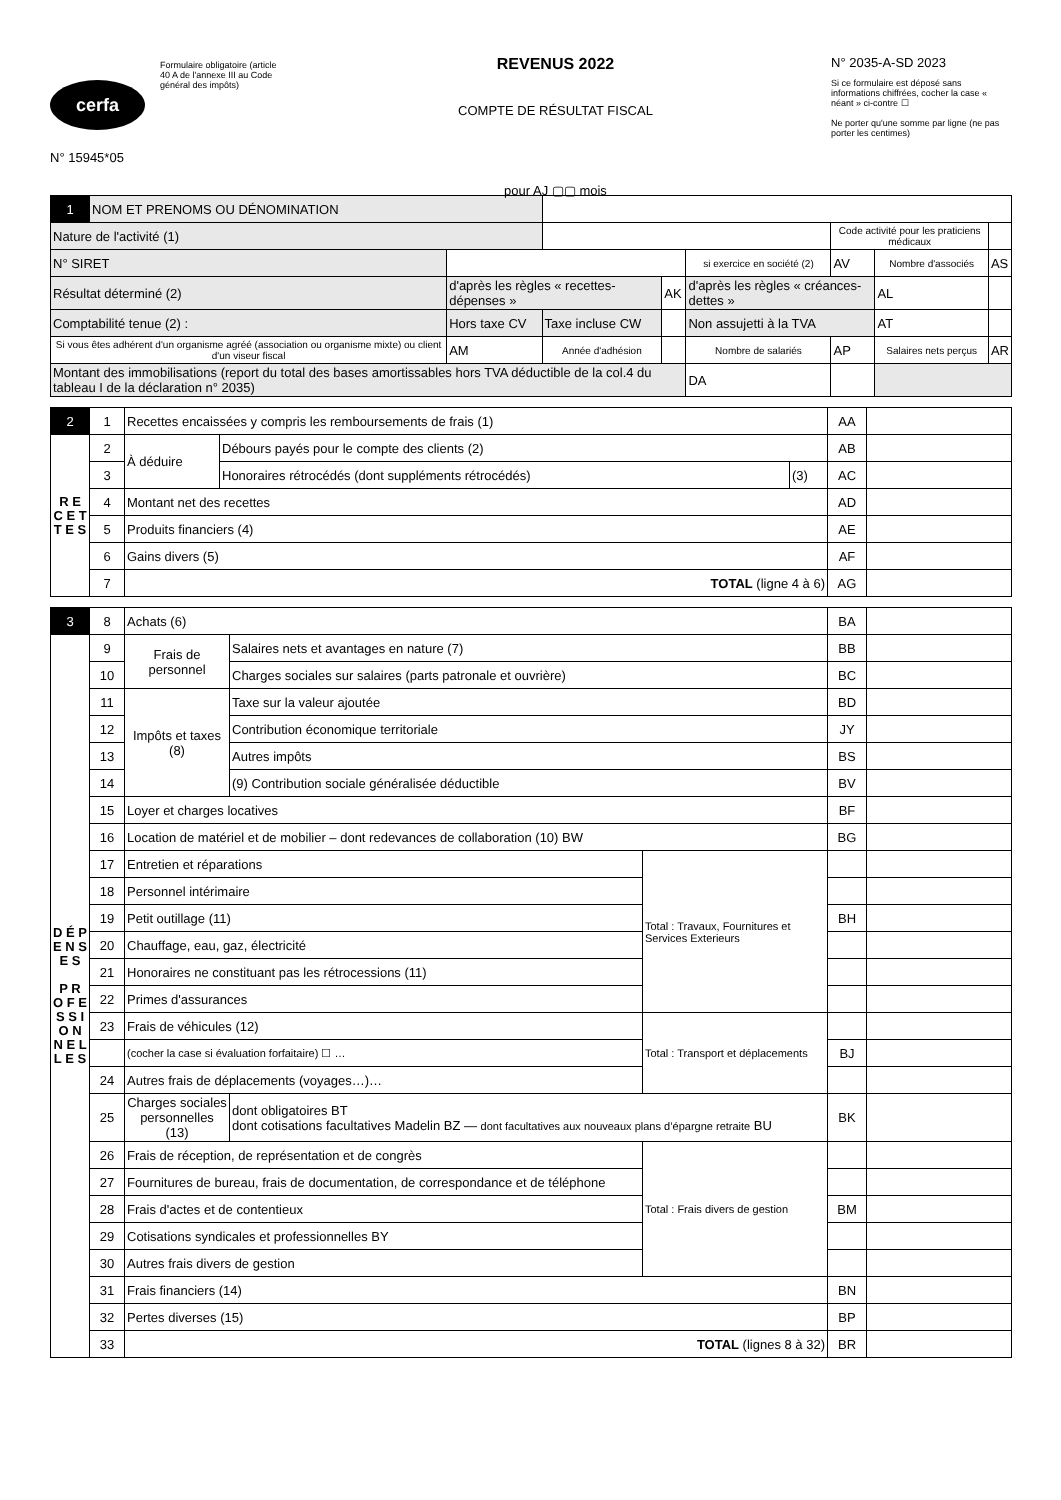cerfa
N° 15945*05
Formulaire obligatoire (article 40 A de l'annexe III au Code général des impôts)
REVENUS 2022
COMPTE DE RÉSULTAT FISCAL
pour AJ ▢▢ mois
N° 2035-A-SD 2023
Si ce formulaire est déposé sans informations chiffrées, cocher la case « néant » ci-contre ☐
Ne porter qu'une somme par ligne (ne pas porter les centimes)
| 1 | NOM ET PRENOMS OU DÉNOMINATION | | | | | | | |
| Nature de l'activité (1) | | | | | | Code activité pour les praticiens médicaux | | |
| N° SIRET | | | | | si exercice en société (2) | AV | Nombre d'associés | AS |
| Résultat déterminé (2) | | d'après les règles « recettes-dépenses » | | AK | d'après les règles « créances-dettes » | | AL | |
| Comptabilité tenue (2) : | | Hors taxe CV | Taxe incluse CW | | Non assujetti à la TVA | | AT | |
| Si vous êtes adhérent d'un organisme agréé (association ou organisme mixte) ou client d'un viseur fiscal | | AM | Année d'adhésion | | Nombre de salariés | AP | Salaires nets perçus | AR |
| Montant des immobilisations (report du total des bases amortissables hors TVA déductible de la col.4 du tableau I de la déclaration n° 2035) | | | | | DA | | | |
| 2 | 1 | Recettes encaissées y compris les remboursements de frais (1) | | | AA | |
| R E C E T T E S | 2 | À déduire | Débours payés pour le compte des clients (2) | | AB | |
| | 3 | | Honoraires rétrocédés (dont suppléments rétrocédés) | (3) | AC | |
| | 4 | Montant net des recettes | | | AD | |
| | 5 | Produits financiers (4) | | | AE | |
| | 6 | Gains divers (5) | | | AF | |
| | 7 | TOTAL (ligne 4 à 6) | | | AG | |
| 3 | 8 | Achats (6) | | | BA | |
| D É P E N S E S P R O F E S S I O N N E L L E S | 9 | Frais de personnel | Salaires nets et avantages en nature (7) | | BB | |
| | 10 | | Charges sociales sur salaires (parts patronale et ouvrière) | | BC | |
| | 11 | Impôts et taxes (8) | Taxe sur la valeur ajoutée | | BD | |
| | 12 | | Contribution économique territoriale | | JY | |
| | 13 | | Autres impôts | | BS | |
| | 14 | | (9) Contribution sociale généralisée déductible | | BV | |
| | 15 | Loyer et charges locatives | | | BF | |
| | 16 | Location de matériel et de mobilier – dont redevances de collaboration (10) BW | | | BG | |
| | 17 | Entretien et réparations | | Total : Travaux, Fournitures et Services Exterieurs | | |
| | 18 | Personnel intérimaire | | | | |
| | 19 | Petit outillage (11) | | | BH | |
| | 20 | Chauffage, eau, gaz, électricité | | | | |
| | 21 | Honoraires ne constituant pas les rétrocessions (11) | | | | |
| | 22 | Primes d'assurances | | | | |
| | 23 | Frais de véhicules (12) | | Total : Transport et déplacements | | |
| | | (cocher la case si évaluation forfaitaire) ☐ … | | | BJ | |
| | 24 | Autres frais de déplacements (voyages…)… | | | | |
| | 25 | Charges sociales personnelles (13) | dont obligatoires BT dont cotisations facultatives Madelin BZ — dont facultatives aux nouveaux plans d’épargne retraite BU | | BK | |
| | 26 | Frais de réception, de représentation et de congrès | | Total : Frais divers de gestion | | |
| | 27 | Fournitures de bureau, frais de documentation, de correspondance et de téléphone | | | | |
| | 28 | Frais d'actes et de contentieux | | | BM | |
| | 29 | Cotisations syndicales et professionnelles BY | | | | |
| | 30 | Autres frais divers de gestion | | | | |
| | 31 | Frais financiers (14) | | | BN | |
| | 32 | Pertes diverses (15) | | | BP | |
| | 33 | TOTAL (lignes 8 à 32) | | | BR | |